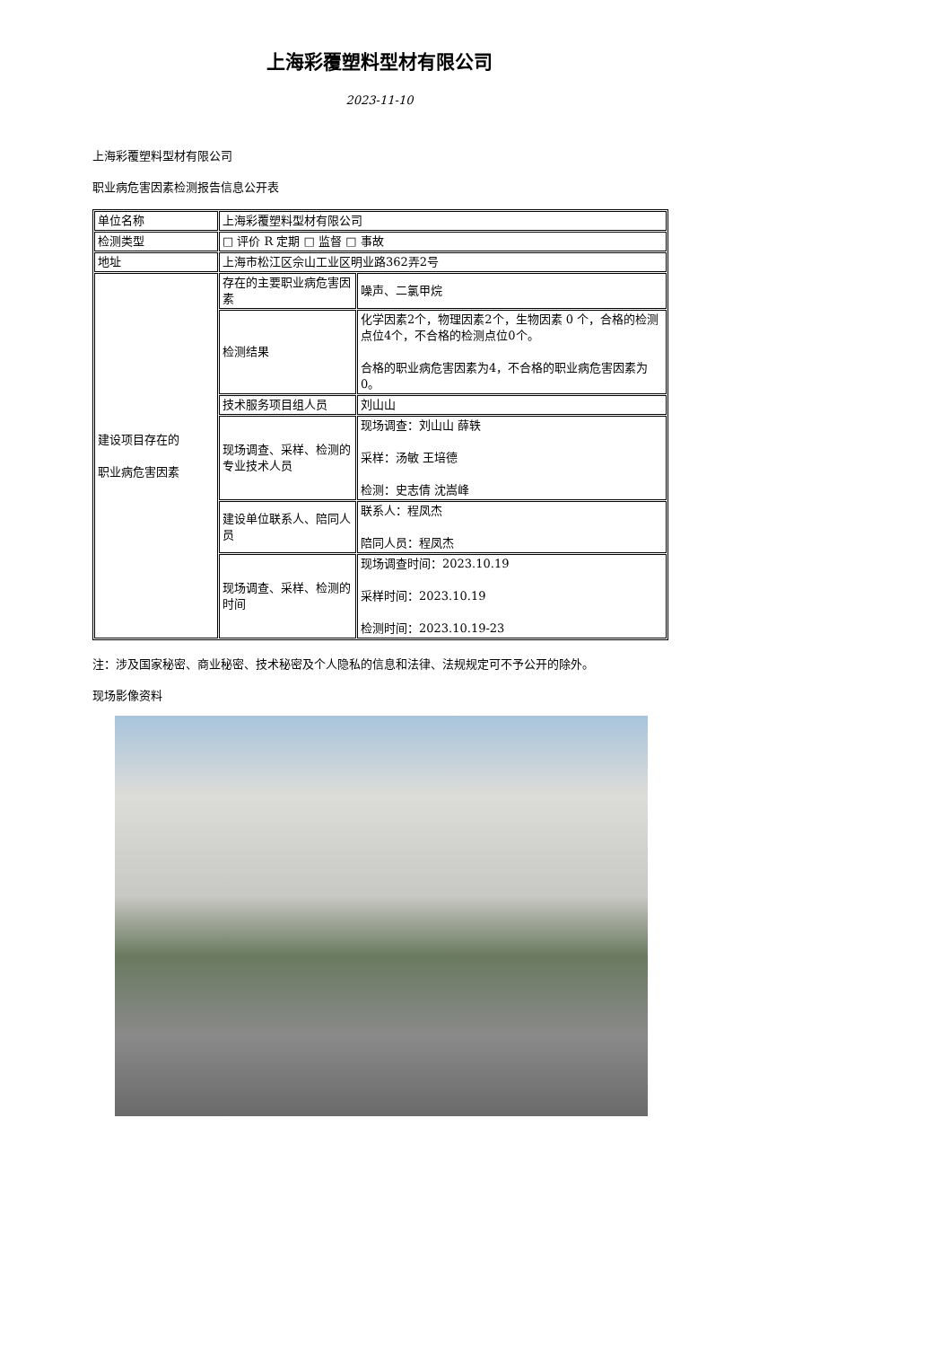上海彩覆塑料型材有限公司
2023-11-10
上海彩覆塑料型材有限公司
职业病危害因素检测报告信息公开表
| 单位名称 | 上海彩覆塑料型材有限公司 | |
| 检测类型 | □ 评价 R 定期 □ 监督 □ 事故 | |
| 地址 | 上海市松江区佘山工业区明业路362弄2号 | |
| 建设项目存在的 职业病危害因素 | 存在的主要职业病危害因素 | 噪声、二氯甲烷 |
| | 检测结果 | 化学因素2个，物理因素2个，生物因素 0 个，合格的检测点位4个，不合格的检测点位0个。 合格的职业病危害因素为4，不合格的职业病危害因素为0。 |
| | 技术服务项目组人员 | 刘山山 |
| | 现场调查、采样、检测的专业技术人员 | 现场调查：刘山山 薛轶 采样：汤敏 王培德 检测：史志倩 沈嵩峰 |
| | 建设单位联系人、陪同人员 | 联系人：程凤杰 陪同人员：程凤杰 |
| | 现场调查、采样、检测的时间 | 现场调查时间：2023.10.19 采样时间：2023.10.19 检测时间：2023.10.19-23 |
注：涉及国家秘密、商业秘密、技术秘密及个人隐私的信息和法律、法规规定可不予公开的除外。
现场影像资料